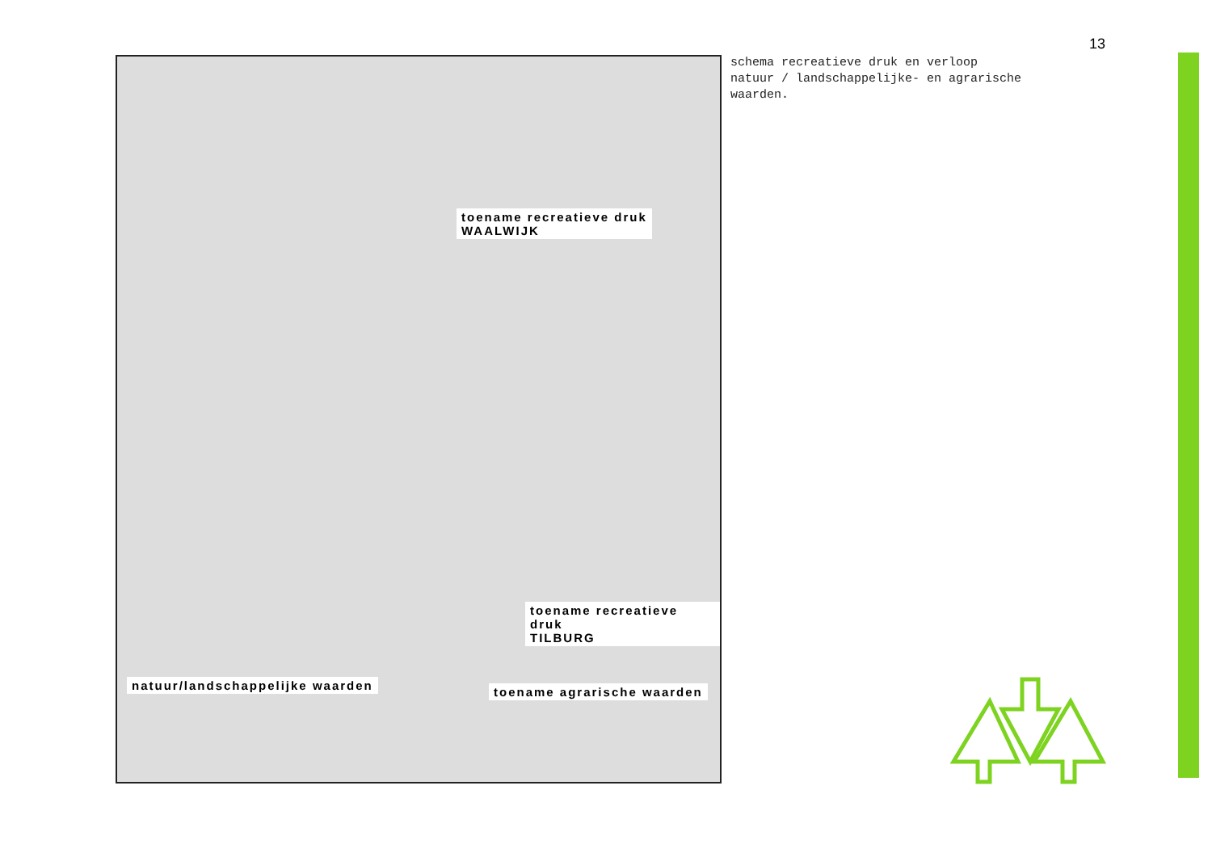13
toename recreatieve druk
WAALWIJK
toename recreatieve druk
TILBURG
natuur/landschappelijke waarden
toename agrarische waarden
schema recreatieve druk en verloop
natuur / landschappelijke- en agrarische
waarden.